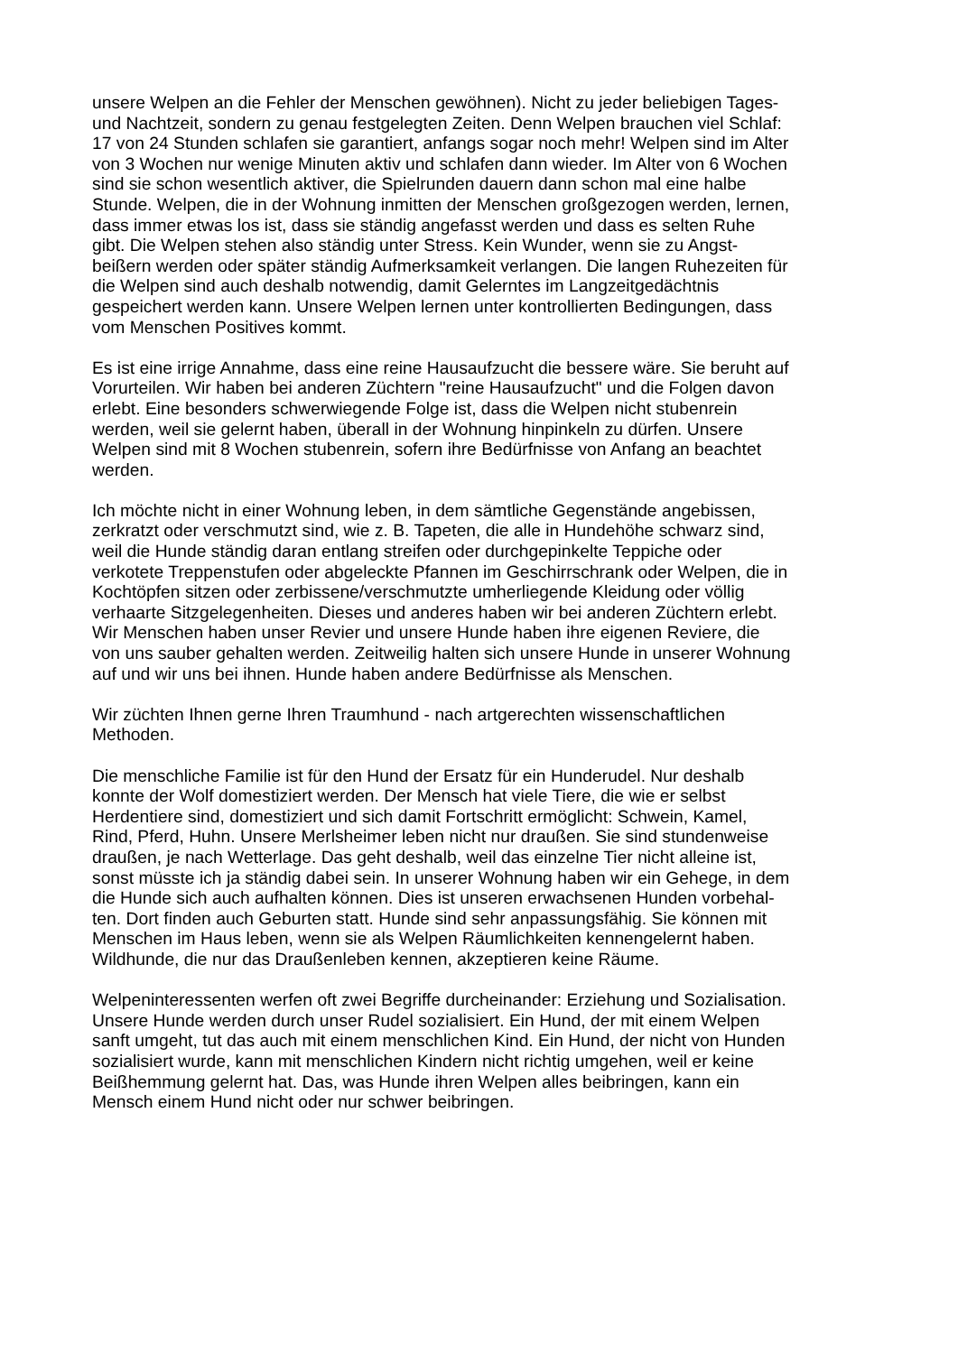unsere Welpen an die Fehler der Menschen gewöhnen). Nicht zu jeder beliebigen Tages-
und Nachtzeit, sondern zu genau festgelegten Zeiten. Denn Welpen brauchen viel Schlaf:
17 von 24 Stunden schlafen sie garantiert, anfangs sogar noch mehr! Welpen sind im Alter
von 3 Wochen nur wenige Minuten aktiv und schlafen dann wieder. Im Alter von 6 Wochen
sind sie schon wesentlich aktiver, die Spielrunden dauern dann schon mal eine halbe
Stunde. Welpen, die in der Wohnung inmitten der Menschen großgezogen werden, lernen,
dass immer etwas los ist, dass sie ständig angefasst werden und dass es selten Ruhe
gibt. Die Welpen stehen also ständig unter Stress. Kein Wunder, wenn sie zu Angst-
beißern werden oder später ständig Aufmerksamkeit verlangen. Die langen Ruhezeiten für
die Welpen sind auch deshalb notwendig, damit Gelerntes im Langzeitgedächtnis
gespeichert werden kann. Unsere Welpen lernen unter kontrollierten Bedingungen, dass
vom Menschen Positives kommt.
Es ist eine irrige Annahme, dass eine reine Hausaufzucht die bessere wäre. Sie beruht auf
Vorurteilen. Wir haben bei anderen Züchtern "reine Hausaufzucht" und die Folgen davon
erlebt. Eine besonders schwerwiegende Folge ist, dass die Welpen nicht stubenrein
werden, weil sie gelernt haben, überall in der Wohnung hinpinkeln zu dürfen. Unsere
Welpen sind mit 8 Wochen stubenrein, sofern ihre Bedürfnisse von Anfang an beachtet
werden.
Ich möchte nicht in einer Wohnung leben, in dem sämtliche Gegenstände angebissen,
zerkratzt oder verschmutzt sind, wie z. B. Tapeten, die alle in Hundehöhe schwarz sind,
weil die Hunde ständig daran entlang streifen oder durchgepinkelte Teppiche oder
verkotete Treppenstufen oder abgeleckte Pfannen im Geschirrschrank oder Welpen, die in
Kochtöpfen sitzen oder zerbissene/verschmutzte umherliegende Kleidung oder völlig
verhaarte Sitzgelegenheiten. Dieses und anderes haben wir bei anderen Züchtern erlebt.
Wir Menschen haben unser Revier und unsere Hunde haben ihre eigenen Reviere, die
von uns sauber gehalten werden. Zeitweilig halten sich unsere Hunde in unserer Wohnung
auf und wir uns bei ihnen. Hunde haben andere Bedürfnisse als Menschen.
Wir züchten Ihnen gerne Ihren Traumhund - nach artgerechten wissenschaftlichen
Methoden.
Die menschliche Familie ist für den Hund der Ersatz für ein Hunderudel. Nur deshalb
konnte der Wolf domestiziert werden. Der Mensch hat viele Tiere, die wie er selbst
Herdentiere sind, domestiziert und sich damit Fortschritt ermöglicht: Schwein, Kamel,
Rind, Pferd, Huhn. Unsere Merlsheimer leben nicht nur draußen. Sie sind stundenweise
draußen, je nach Wetterlage. Das geht deshalb, weil das einzelne Tier nicht alleine ist,
sonst müsste ich ja ständig dabei sein. In unserer Wohnung haben wir ein Gehege, in dem
die Hunde sich auch aufhalten können. Dies ist unseren erwachsenen Hunden vorbehal-
ten. Dort finden auch Geburten statt. Hunde sind sehr anpassungsfähig. Sie können mit
Menschen im Haus leben, wenn sie als Welpen Räumlichkeiten kennengelernt haben.
Wildhunde, die nur das Draußenleben kennen, akzeptieren keine Räume.
Welpeninteressenten werfen oft zwei Begriffe durcheinander: Erziehung und Sozialisation.
Unsere Hunde werden durch unser Rudel sozialisiert. Ein Hund, der mit einem Welpen
sanft umgeht, tut das auch mit einem menschlichen Kind. Ein Hund, der nicht von Hunden
sozialisiert wurde, kann mit menschlichen Kindern nicht richtig umgehen, weil er keine
Beißhemmung gelernt hat. Das, was Hunde ihren Welpen alles beibringen, kann ein
Mensch einem Hund nicht oder nur schwer beibringen.